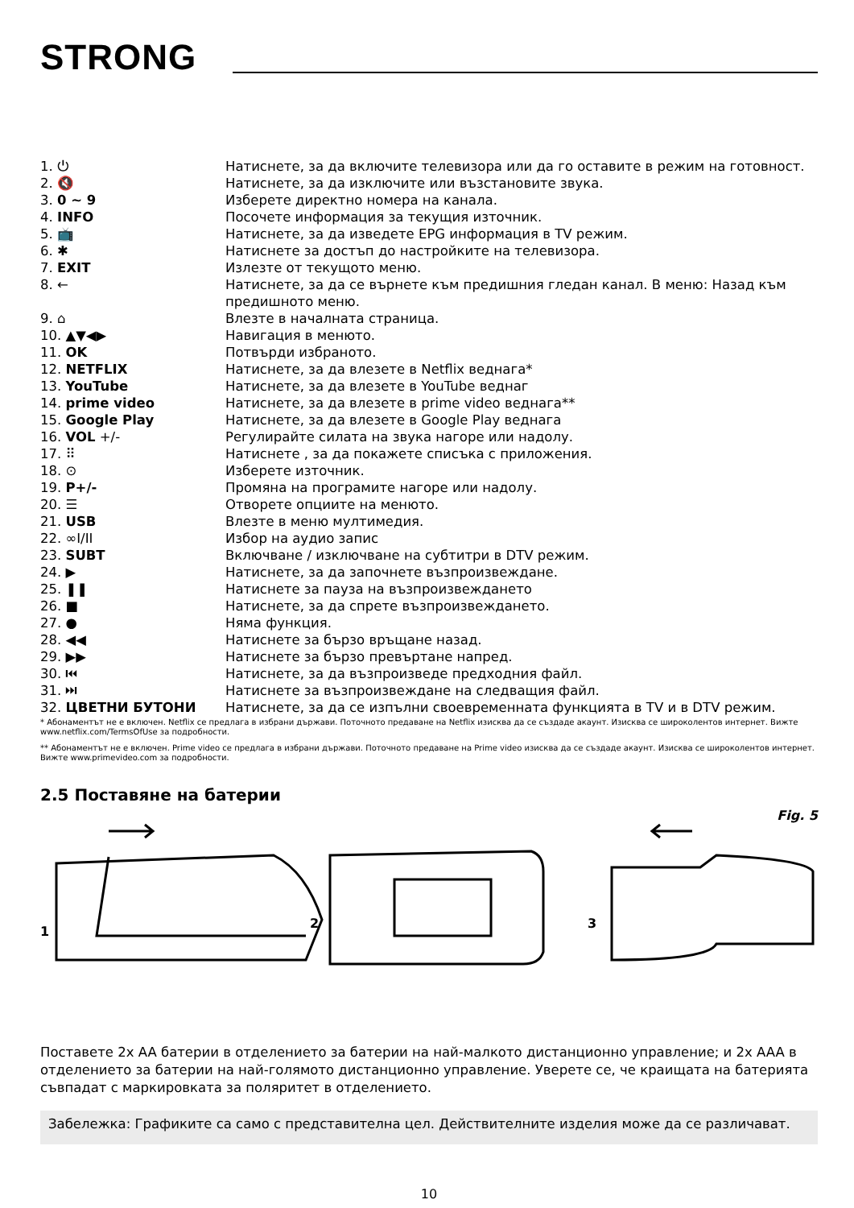STRONG
| 1. ⏻ | Натиснете, за да включите телевизора или да го оставите в режим на готовност. |
| 2. 🔇 | Натиснете, за да изключите или възстановите звука. |
| 3. 0 ~ 9 | Изберете директно номера на канала. |
| 4. INFO | Посочете информация за текущия източник. |
| 5. 📺 | Натиснете, за да изведете EPG информация в TV режим. |
| 6. ✱ | Натиснете за достъп до настройките на телевизора. |
| 7. EXIT | Излезте от текущото меню. |
| 8. ← | Натиснете, за да се върнете към предишния гледан канал. В меню: Назад към предишното меню. |
| 9. ⌂ | Влезте в началната страница. |
| 10. ▲▼◀▶ | Навигация в менюто. |
| 11. OK | Потвърди избраното. |
| 12. NETFLIX | Натиснете, за да влезете в Netflix веднага* |
| 13. YouTube | Натиснете, за да влезете в YouTube веднаг |
| 14. prime video | Натиснете, за да влезете в prime video веднага** |
| 15. Google Play | Натиснете, за да влезете в Google Play веднага |
| 16. VOL +/- | Регулирайте силата на звука нагоре или надолу. |
| 17. ⠿ | Натиснете , за да покажете списъка с приложения. |
| 18. ⊙ | Изберете източник. |
| 19. P+/- | Промяна на програмите нагоре или надолу. |
| 20. ☰ | Отворете опциите на менюто. |
| 21. USB | Влезте в меню мултимедия. |
| 22. ∞I/II | Избор на аудио запис |
| 23. SUBT | Включване / изключване на субтитри в DTV режим. |
| 24. ▶ | Натиснете, за да започнете възпроизвеждане. |
| 25. ❚❚ | Натиснете за пауза на възпроизвеждането |
| 26. ■ | Натиснете, за да спрете възпроизвеждането. |
| 27. ● | Няма функция. |
| 28. ◀◀ | Натиснете за бързо връщане назад. |
| 29. ▶▶ | Натиснете за бързо превъртане напред. |
| 30. ⏮ | Натиснете, за да възпроизведе предходния файл. |
| 31. ⏭ | Натиснете за възпроизвеждане на следващия файл. |
| 32. ЦВЕТНИ БУТОНИ | Натиснете, за да се изпълни своевременната функцията в TV и в DTV режим. |
* Абонаментът не е включен. Netflix се предлага в избрани държави. Поточното предаване на Netflix изисква да се създаде акаунт. Изисква се широколентов интернет. Вижте www.netflix.com/TermsOfUse за подробности.
** Абонаментът не е включен. Prime video се предлага в избрани държави. Поточното предаване на Prime video изисква да се създаде акаунт. Изисква се широколентов интернет. Вижте www.primevideo.com за подробности.
2.5 Поставяне на батерии
Fig. 5
1
2
3
Поставете 2x AA батерии в отделението за батерии на най-малкото дистанционно управление; и 2x AAA в отделението за батерии на най-голямото дистанционно управление. Уверете се, че краищата на батерията съвпадат с маркировката за поляритет в отделението.
Забележка: Графиките са само с представителна цел. Действителните изделия може да се различават.
10